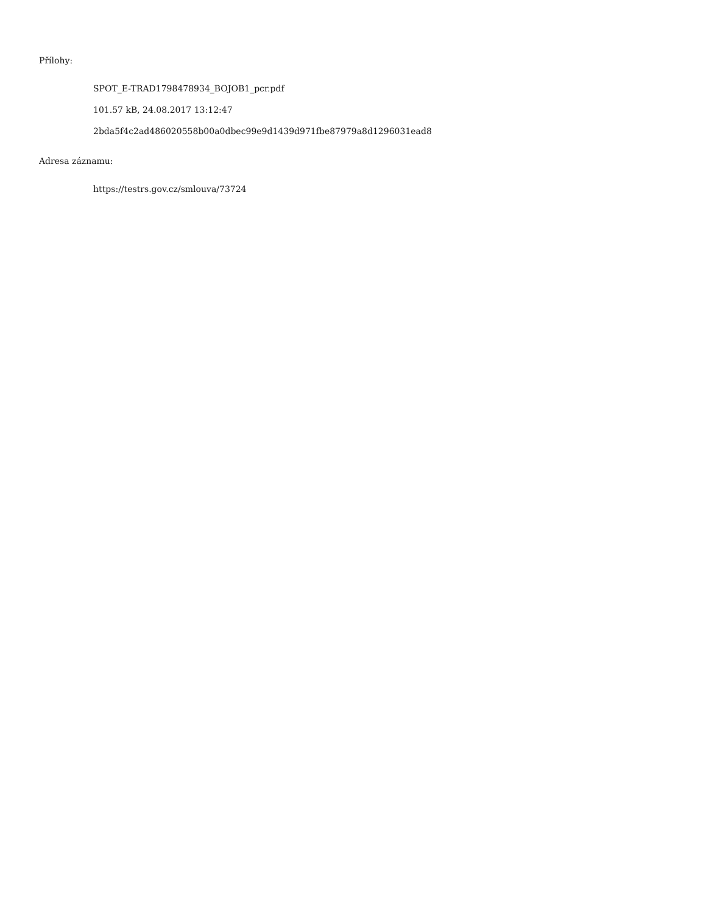Přílohy:
SPOT_E-TRAD1798478934_BOJOB1_pcr.pdf
101.57 kB, 24.08.2017 13:12:47
2bda5f4c2ad486020558b00a0dbec99e9d1439d971fbe87979a8d1296031ead8
Adresa záznamu:
https://testrs.gov.cz/smlouva/73724